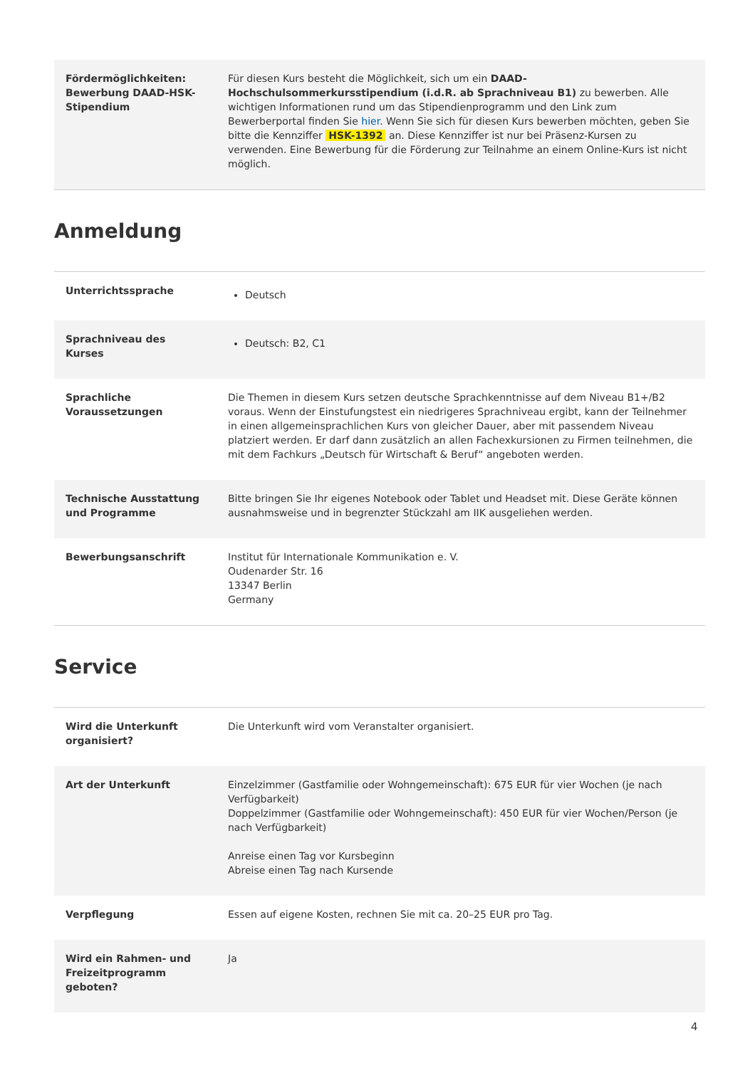| Fördermöglichkeiten: Bewerbung DAAD-HSK-Stipendium | Für diesen Kurs besteht die Möglichkeit, sich um ein DAAD-Hochschulsommerkursstipendium (i.d.R. ab Sprachniveau B1) zu bewerben. Alle wichtigen Informationen rund um das Stipendienprogramm und den Link zum Bewerberportal finden Sie hier . Wenn Sie sich für diesen Kurs bewerben möchten, geben Sie bitte die Kennziffer HSK-1392 an. Diese Kennziffer ist nur bei Präsenz-Kursen zu verwenden. Eine Bewerbung für die Förderung zur Teilnahme an einem Online-Kurs ist nicht möglich. |
Anmeldung
| Unterrichtssprache | Deutsch |
| Sprachniveau des Kurses | Deutsch: B2, C1 |
| Sprachliche Voraussetzungen | Die Themen in diesem Kurs setzen deutsche Sprachkenntnisse auf dem Niveau B1+/B2 voraus. Wenn der Einstufungstest ein niedrigeres Sprachniveau ergibt, kann der Teilnehmer in einen allgemeinsprachlichen Kurs von gleicher Dauer, aber mit passendem Niveau platziert werden. Er darf dann zusätzlich an allen Fachexkursionen zu Firmen teilnehmen, die mit dem Fachkurs „Deutsch für Wirtschaft & Beruf“ angeboten werden. |
| Technische Ausstattung und Programme | Bitte bringen Sie Ihr eigenes Notebook oder Tablet und Headset mit. Diese Geräte können ausnahmsweise und in begrenzter Stückzahl am IIK ausgeliehen werden. |
| Bewerbungsanschrift | Institut für Internationale Kommunikation e. V. Oudenarder Str. 16 13347 Berlin Germany |
Service
| Wird die Unterkunft organisiert? | Die Unterkunft wird vom Veranstalter organisiert. |
| Art der Unterkunft | Einzelzimmer (Gastfamilie oder Wohngemeinschaft): 675 EUR für vier Wochen (je nach Verfügbarkeit) Doppelzimmer (Gastfamilie oder Wohngemeinschaft): 450 EUR für vier Wochen/Person (je nach Verfügbarkeit) Anreise einen Tag vor Kursbeginn Abreise einen Tag nach Kursende |
| Verpflegung | Essen auf eigene Kosten, rechnen Sie mit ca. 20–25 EUR pro Tag. |
| Wird ein Rahmen- und Freizeitprogramm geboten? | Ja |
4